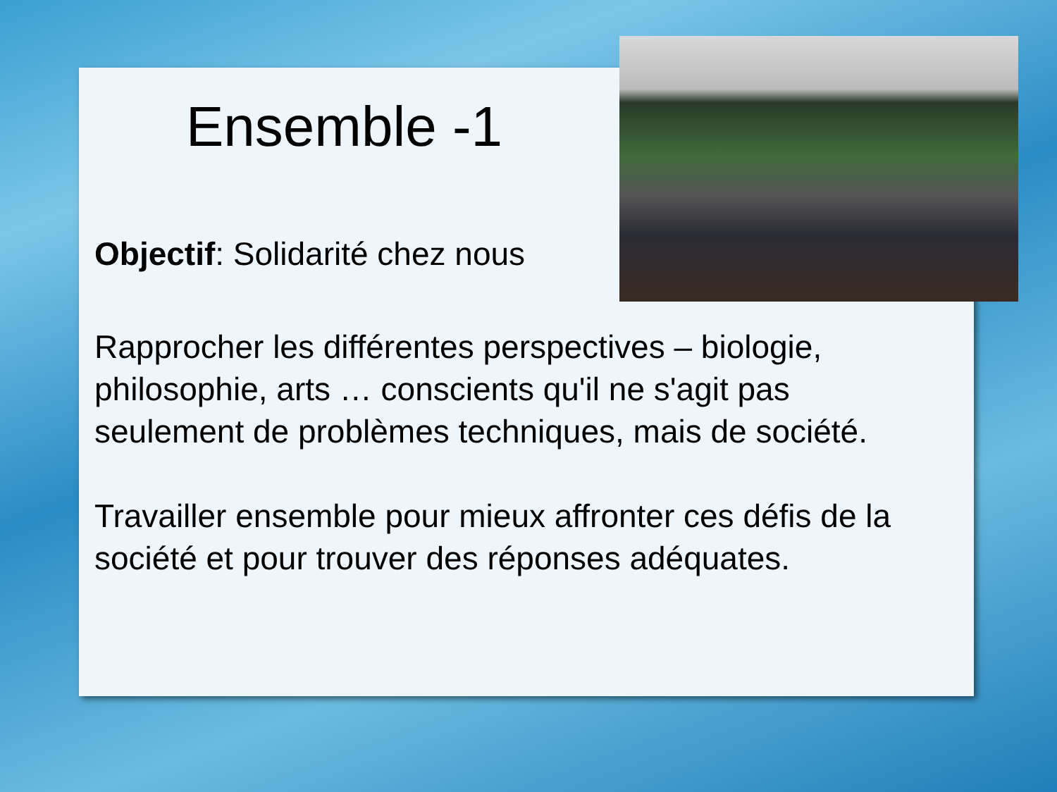Ensemble -1
Objectif: Solidarité chez nous
Rapprocher les différentes perspectives – biologie, philosophie, arts … conscients qu'il ne s'agit pas seulement de problèmes techniques, mais de société.
Travailler ensemble pour mieux affronter ces défis de la société et pour trouver des réponses adéquates.